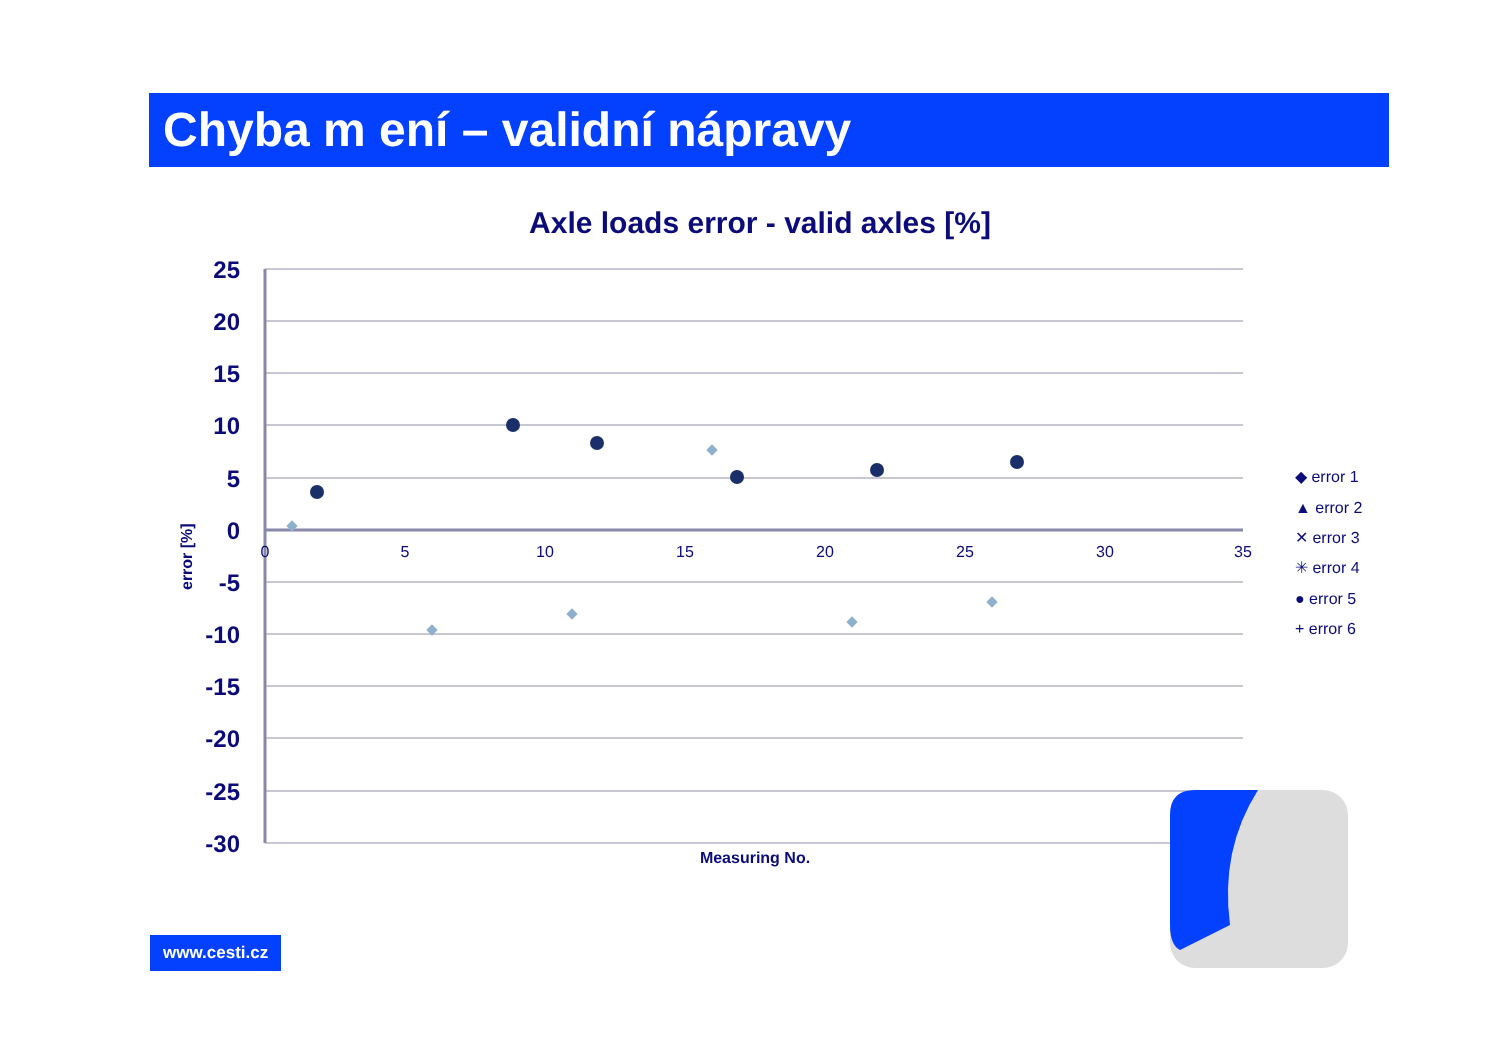Chyba m ení – validní nápravy
Axle loads error - valid axles [%]
25
20
15
10
5
0
-5
-10
-15
-20
-25
-30
0
5
10
15
20
25
30
35
Measuring No.
error [%]
◆ error 1
▲ error 2
✕ error 3
✳ error 4
● error 5
+ error 6
www.cesti.cz